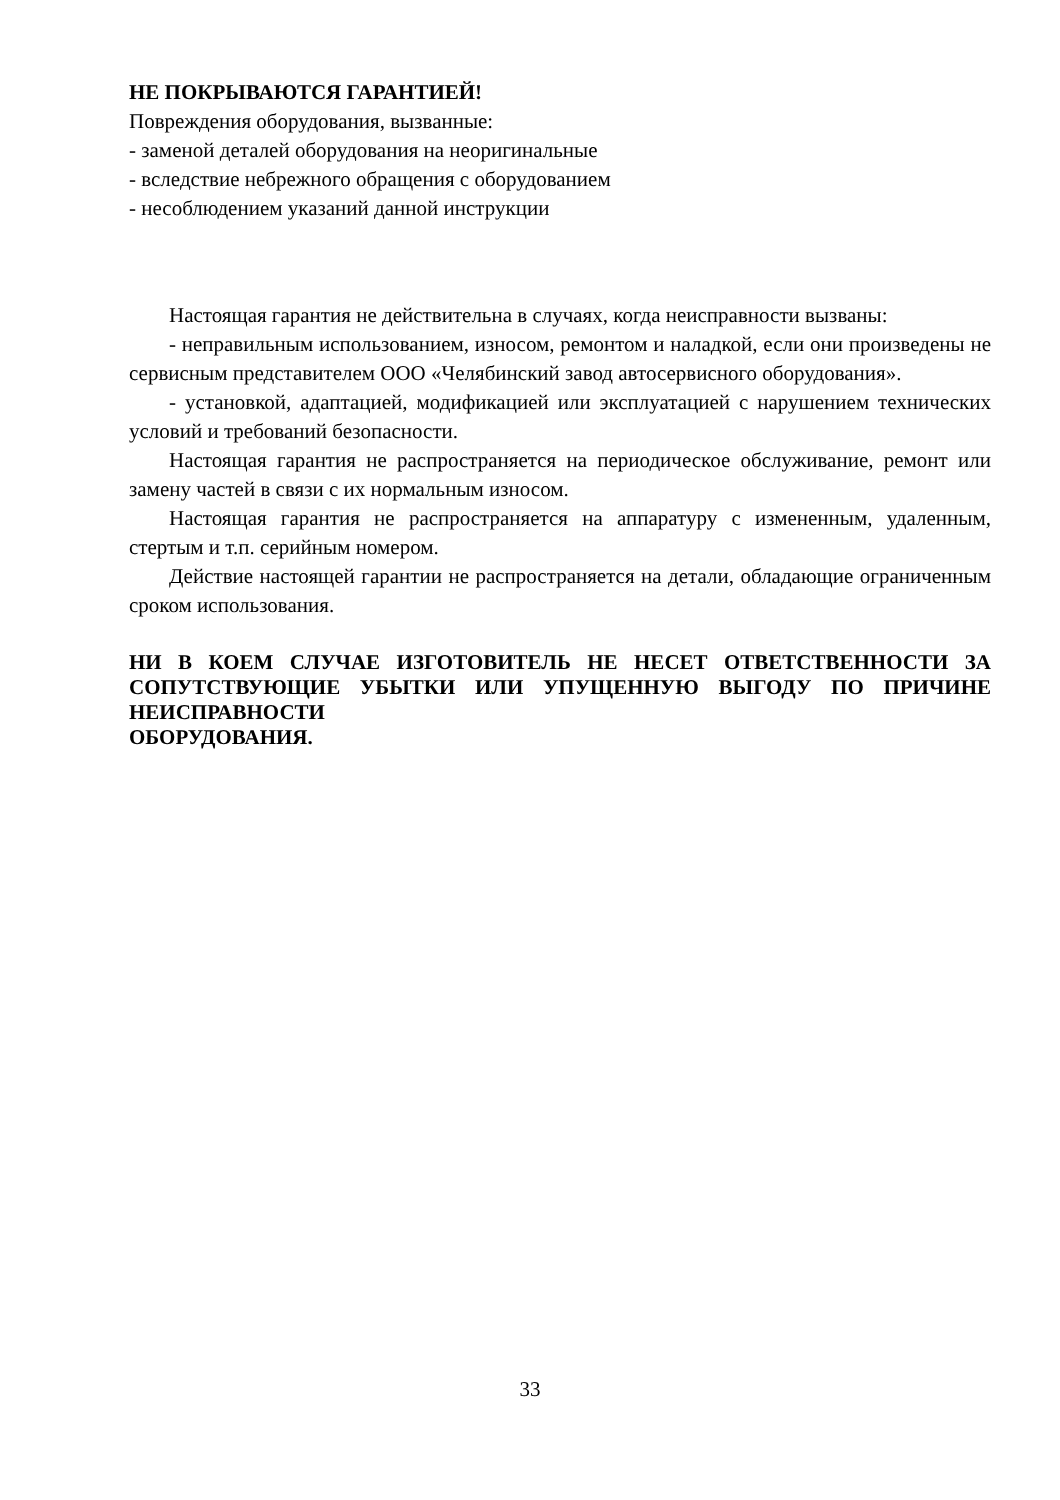НЕ ПОКРЫВАЮТСЯ ГАРАНТИЕЙ!
Повреждения оборудования, вызванные:
- заменой деталей оборудования на неоригинальные
- вследствие небрежного обращения с оборудованием
- несоблюдением указаний данной инструкции
Настоящая гарантия не действительна в случаях, когда неисправности вызваны:
- неправильным использованием, износом, ремонтом и наладкой, если они произведены не сервисным представителем ООО «Челябинский завод автосервисного оборудования».
- установкой, адаптацией, модификацией или эксплуатацией с нарушением технических условий и требований безопасности.
Настоящая гарантия не распространяется на периодическое обслуживание, ремонт или замену частей в связи с их нормальным износом.
Настоящая гарантия не распространяется на аппаратуру с измененным, удаленным, стертым и т.п. серийным номером.
Действие настоящей гарантии не распространяется на детали, обладающие ограниченным сроком использования.
НИ В КОЕМ СЛУЧАЕ ИЗГОТОВИТЕЛЬ НЕ НЕСЕТ ОТВЕТСТВЕННОСТИ ЗА СОПУТСТВУЮЩИЕ УБЫТКИ ИЛИ УПУЩЕННУЮ ВЫГОДУ ПО ПРИЧИНЕ НЕИСПРАВНОСТИ
ОБОРУДОВАНИЯ.
33